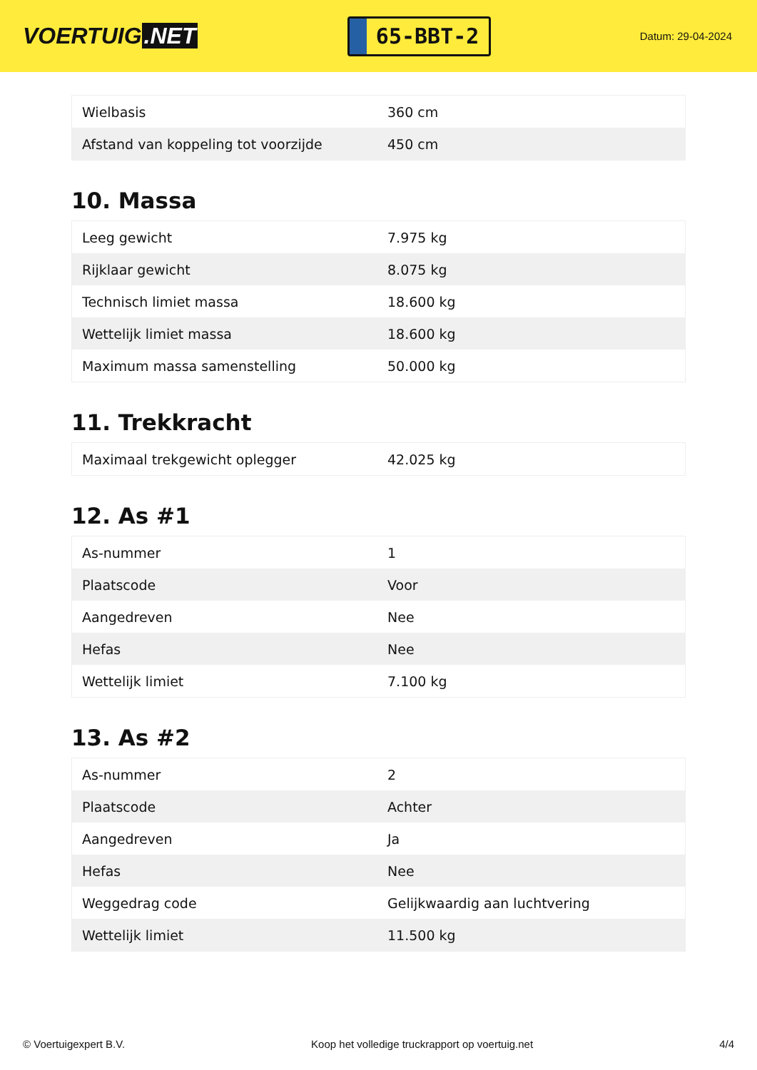VOERTUIG.NET
65-BBT-2
Datum: 29-04-2024
| Wielbasis | 360 cm |
| Afstand van koppeling tot voorzijde | 450 cm |
10. Massa
| Leeg gewicht | 7.975 kg |
| Rijklaar gewicht | 8.075 kg |
| Technisch limiet massa | 18.600 kg |
| Wettelijk limiet massa | 18.600 kg |
| Maximum massa samenstelling | 50.000 kg |
11. Trekkracht
| Maximaal trekgewicht oplegger | 42.025 kg |
12. As #1
| As-nummer | 1 |
| Plaatscode | Voor |
| Aangedreven | Nee |
| Hefas | Nee |
| Wettelijk limiet | 7.100 kg |
13. As #2
| As-nummer | 2 |
| Plaatscode | Achter |
| Aangedreven | Ja |
| Hefas | Nee |
| Weggedrag code | Gelijkwaardig aan luchtvering |
| Wettelijk limiet | 11.500 kg |
© Voertuigexpert B.V. Koop het volledige truckrapport op voertuig.net 4/4